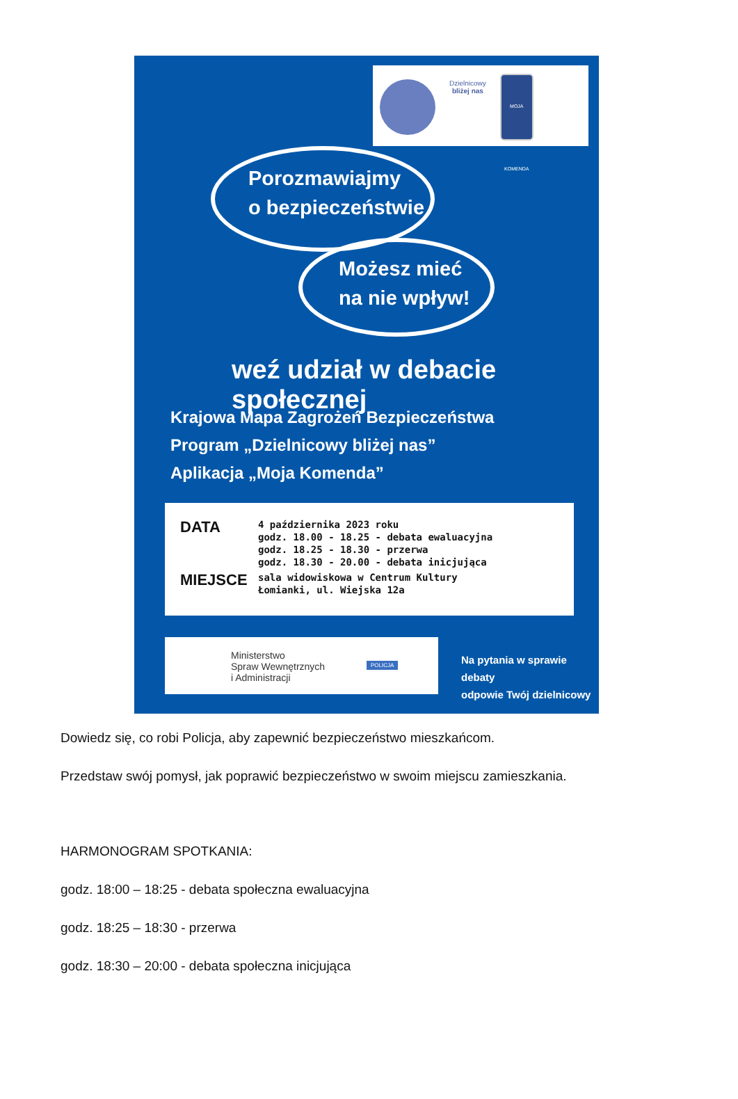Dzielnicowy
bliżej nas
MOJA KOMENDA
Porozmawiajmy
o bezpieczeństwie
Możesz mieć
na nie wpływ!
weź udział w debacie społecznej
Krajowa Mapa Zagrożeń Bezpieczeństwa
Program „Dzielnicowy bliżej nas”
Aplikacja „Moja Komenda”
| DATA | 4 października 2023 roku godz. 18.00 - 18.25 - debata ewaluacyjna godz. 18.25 - 18.30 - przerwa godz. 18.30 - 20.00 - debata inicjująca |
| MIEJSCE | sala widowiskowa w Centrum Kultury Łomianki, ul. Wiejska 12a |
Ministerstwo
Spraw Wewnętrznych
i Administracji
POLICJA
Na pytania w sprawie debaty
odpowie Twój dzielnicowy
Dowiedz się, co robi Policja, aby zapewnić bezpieczeństwo mieszkańcom.
Przedstaw swój pomysł, jak poprawić bezpieczeństwo w swoim miejscu zamieszkania.
HARMONOGRAM SPOTKANIA:
godz. 18:00 – 18:25 - debata społeczna ewaluacyjna
godz. 18:25 – 18:30 - przerwa
godz. 18:30 – 20:00 - debata społeczna inicjująca